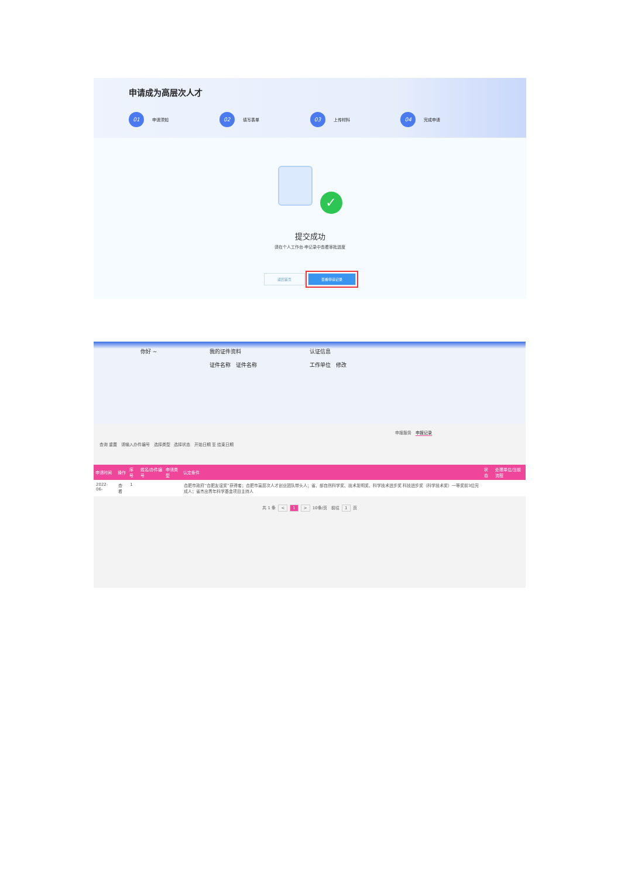申请成为高层次人才
01 申请须知
02 填写表单
03 上传材料
04 完成申请
✓
提交成功
请在个人工作台-申记录中查看审批进度
返回首页 查看申请记录
你好 ~ 我的证件资料
证件名称 证件名称
认证信息
工作单位 修改
申报服务 申报记录
查询 重置 请输入办件编号 选择类型 选择状态 开始日期 至 结束日期
| 申请时间 | 操作 | 序号 | 姓名/办件编号 | 申请类型 | 认定条件 | 状态 | 处理单位/当前流程 |
| --- | --- | --- | --- | --- | --- | --- | --- |
| 2022-06- | 查看 | 1 | | | 合肥市政府“合肥友谊奖”获得者；合肥市高层次人才创业团队带头人；省、部自然科学奖、技术发明奖、科学技术进步奖 科技进步奖（科学技术奖）一等奖前3位完成人；省杰出青年科学基金项目主持人 | | |
共 1 条 < 1 > 10条/页 前往 1 页